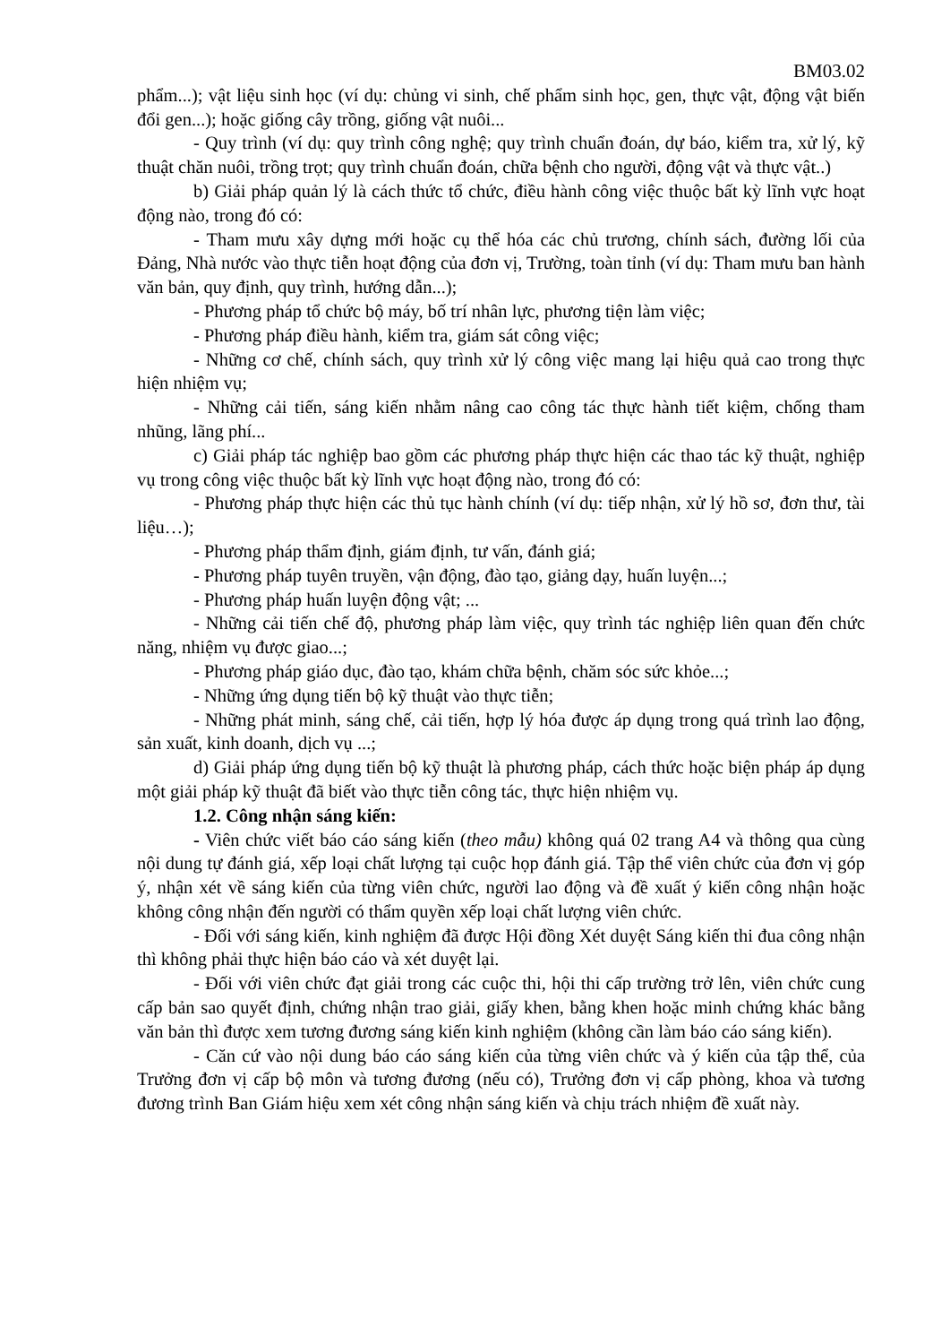BM03.02
phẩm...); vật liệu sinh học (ví dụ: chủng vi sinh, chế phẩm sinh học, gen, thực vật, động vật biến đổi gen...); hoặc giống cây trồng, giống vật nuôi...
- Quy trình (ví dụ: quy trình công nghệ; quy trình chuẩn đoán, dự báo, kiểm tra, xử lý, kỹ thuật chăn nuôi, trồng trọt; quy trình chuẩn đoán, chữa bệnh cho người, động vật và thực vật..)
b) Giải pháp quản lý là cách thức tổ chức, điều hành công việc thuộc bất kỳ lĩnh vực hoạt động nào, trong đó có:
- Tham mưu xây dựng mới hoặc cụ thể hóa các chủ trương, chính sách, đường lối của Đảng, Nhà nước vào thực tiễn hoạt động của đơn vị, Trường, toàn tỉnh (ví dụ: Tham mưu ban hành văn bản, quy định, quy trình, hướng dẫn...);
- Phương pháp tổ chức bộ máy, bố trí nhân lực, phương tiện làm việc;
- Phương pháp điều hành, kiểm tra, giám sát công việc;
- Những cơ chế, chính sách, quy trình xử lý công việc mang lại hiệu quả cao trong thực hiện nhiệm vụ;
- Những cải tiến, sáng kiến nhằm nâng cao công tác thực hành tiết kiệm, chống tham nhũng, lãng phí...
c) Giải pháp tác nghiệp bao gồm các phương pháp thực hiện các thao tác kỹ thuật, nghiệp vụ trong công việc thuộc bất kỳ lĩnh vực hoạt động nào, trong đó có:
- Phương pháp thực hiện các thủ tục hành chính (ví dụ: tiếp nhận, xử lý hồ sơ, đơn thư, tài liệu…);
- Phương pháp thẩm định, giám định, tư vấn, đánh giá;
- Phương pháp tuyên truyền, vận động, đào tạo, giảng dạy, huấn luyện...;
- Phương pháp huấn luyện động vật; ...
- Những cải tiến chế độ, phương pháp làm việc, quy trình tác nghiệp liên quan đến chức năng, nhiệm vụ được giao...;
- Phương pháp giáo dục, đào tạo, khám chữa bệnh, chăm sóc sức khỏe...;
- Những ứng dụng tiến bộ kỹ thuật vào thực tiễn;
- Những phát minh, sáng chế, cải tiến, hợp lý hóa được áp dụng trong quá trình lao động, sản xuất, kinh doanh, dịch vụ ...;
d) Giải pháp ứng dụng tiến bộ kỹ thuật là phương pháp, cách thức hoặc biện pháp áp dụng một giải pháp kỹ thuật đã biết vào thực tiễn công tác, thực hiện nhiệm vụ.
1.2. Công nhận sáng kiến:
- Viên chức viết báo cáo sáng kiến (theo mẫu) không quá 02 trang A4 và thông qua cùng nội dung tự đánh giá, xếp loại chất lượng tại cuộc họp đánh giá. Tập thể viên chức của đơn vị góp ý, nhận xét về sáng kiến của từng viên chức, người lao động và đề xuất ý kiến công nhận hoặc không công nhận đến người có thẩm quyền xếp loại chất lượng viên chức.
- Đối với sáng kiến, kinh nghiệm đã được Hội đồng Xét duyệt Sáng kiến thi đua công nhận thì không phải thực hiện báo cáo và xét duyệt lại.
- Đối với viên chức đạt giải trong các cuộc thi, hội thi cấp trường trở lên, viên chức cung cấp bản sao quyết định, chứng nhận trao giải, giấy khen, bằng khen hoặc minh chứng khác bằng văn bản thì được xem tương đương sáng kiến kinh nghiệm (không cần làm báo cáo sáng kiến).
- Căn cứ vào nội dung báo cáo sáng kiến của từng viên chức và ý kiến của tập thể, của Trưởng đơn vị cấp bộ môn và tương đương (nếu có), Trưởng đơn vị cấp phòng, khoa và tương đương trình Ban Giám hiệu xem xét công nhận sáng kiến và chịu trách nhiệm đề xuất này.